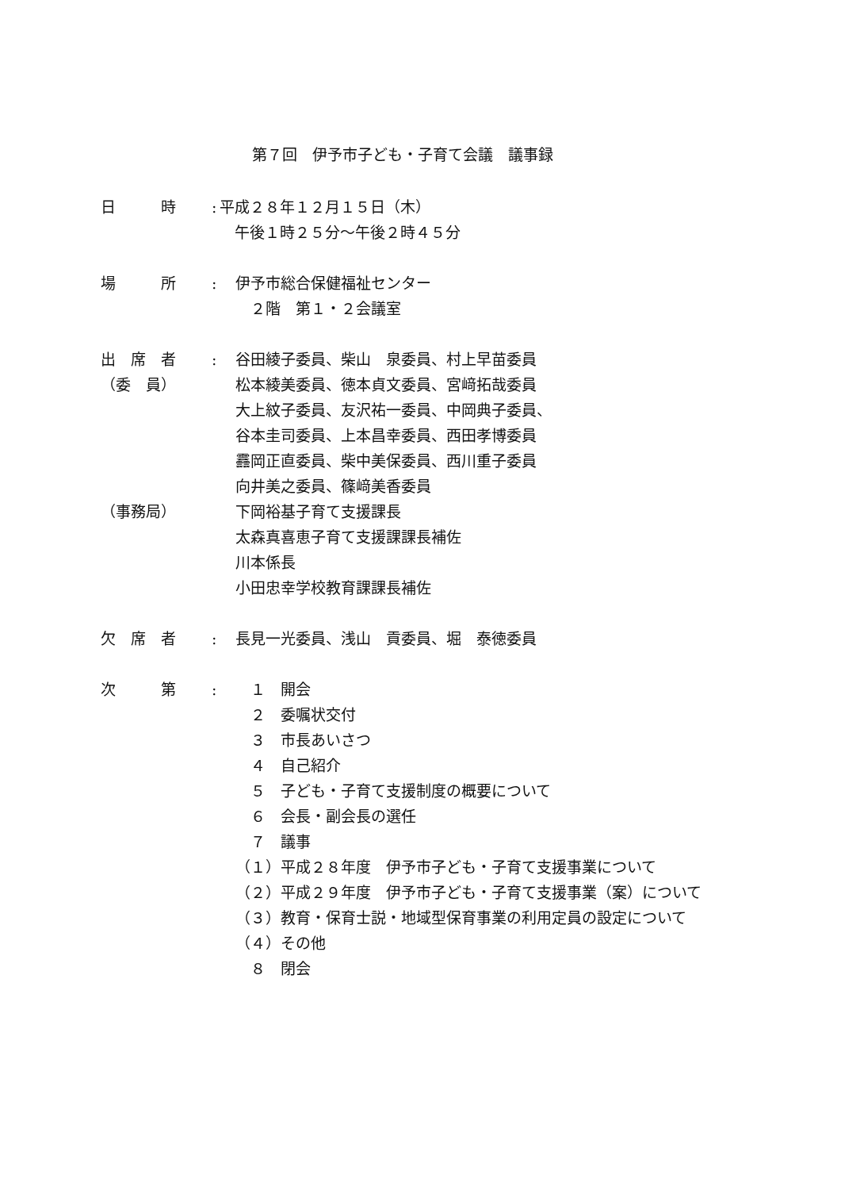第７回　伊予市子ども・子育て会議　議事録
日　　　時 :
平成２８年１２月１５日（木）
　午後１時２５分～午後２時４５分
場　　　所 : 伊予市総合保健福祉センター
　２階　第１・２会議室
出　席　者
（委　員）
（事務局）
: 谷田綾子委員、柴山　泉委員、村上早苗委員
松本綾美委員、徳本貞文委員、宮﨑拓哉委員
大上紋子委員、友沢祐一委員、中岡典子委員、
谷本圭司委員、上本昌幸委員、西田孝博委員
䨺岡正直委員、柴中美保委員、西川重子委員
向井美之委員、篠﨑美香委員
下岡裕基子育て支援課長
太森真喜恵子育て支援課課長補佐
川本係長
小田忠幸学校教育課課長補佐
欠　席　者 : 長見一光委員、浅山　貢委員、堀　泰徳委員
次　　　第 : 　１　開会
　２　委嘱状交付
　３　市長あいさつ
　４　自己紹介
　５　子ども・子育て支援制度の概要について
　６　会長・副会長の選任
　７　議事
（１）平成２８年度　伊予市子ども・子育て支援事業について
（２）平成２９年度　伊予市子ども・子育て支援事業（案）について
（３）教育・保育士説・地域型保育事業の利用定員の設定について
（４）その他
　８　閉会